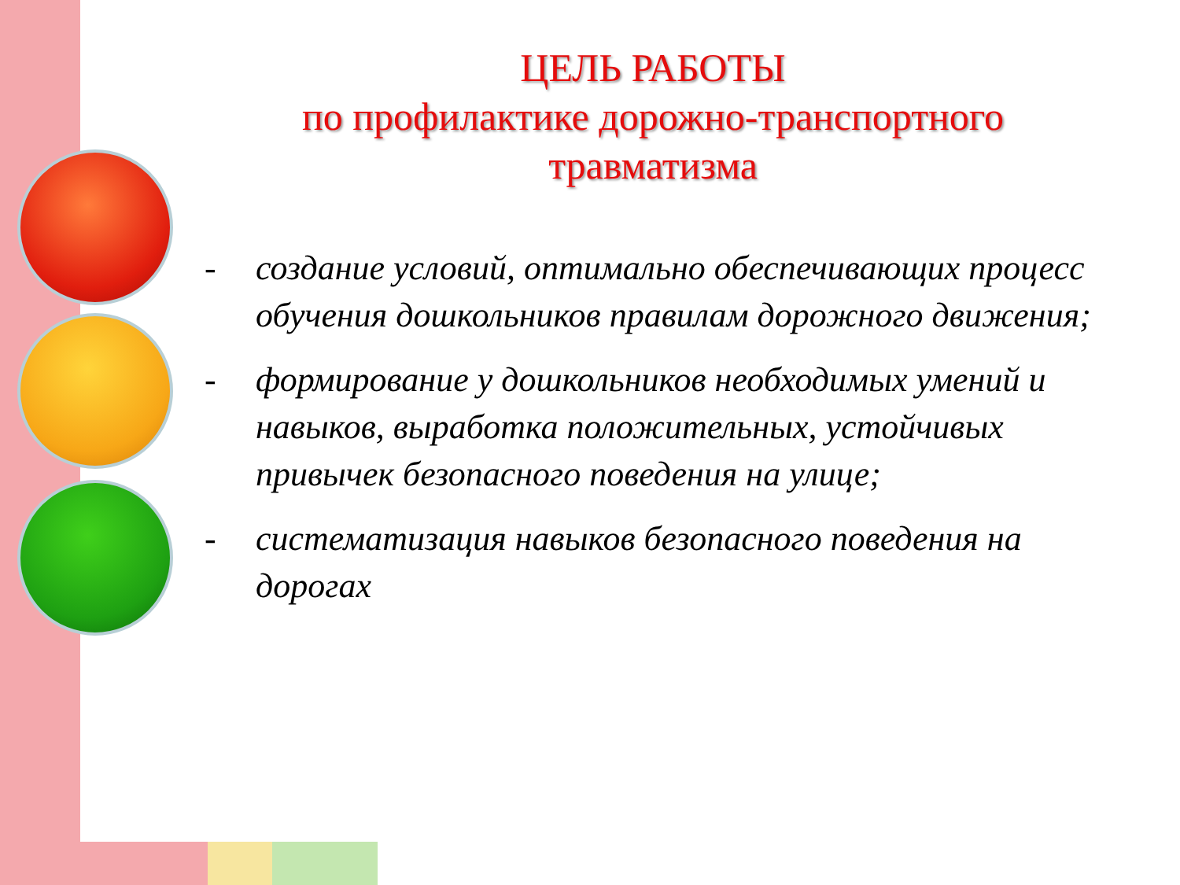ЦЕЛЬ РАБОТЫ
по профилактике дорожно-транспортного
травматизма
- создание условий, оптимально обеспечивающих процесс обучения дошкольников правилам дорожного движения;
- формирование у дошкольников необходимых умений и навыков, выработка положительных, устойчивых привычек безопасного поведения на улице;
- систематизация навыков безопасного поведения на дорогах